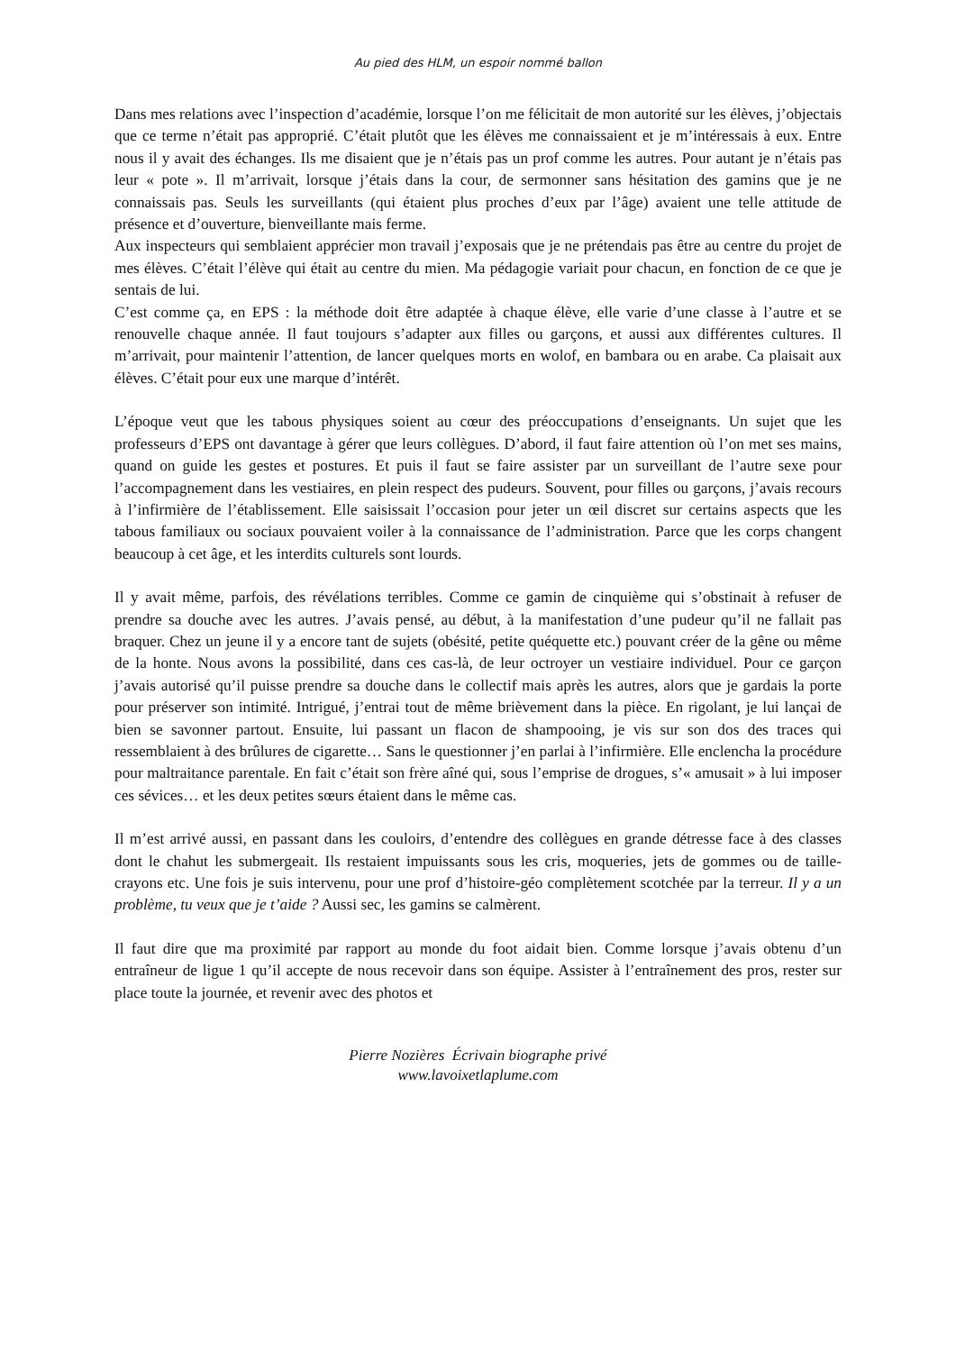Au pied des HLM, un espoir nommé ballon
Dans mes relations avec l’inspection d’académie, lorsque l’on me félicitait de mon autorité sur les élèves, j’objectais que ce terme n’était pas approprié. C’était plutôt que les élèves me connaissaient et je m’intéressais à eux. Entre nous il y avait des échanges. Ils me disaient que je n’étais pas un prof comme les autres. Pour autant je n’étais pas leur « pote ». Il m’arrivait, lorsque j’étais dans la cour, de sermonner sans hésitation des gamins que je ne connaissais pas. Seuls les surveillants (qui étaient plus proches d’eux par l’âge) avaient une telle attitude de présence et d’ouverture, bienveillante mais ferme.
Aux inspecteurs qui semblaient apprécier mon travail j’exposais que je ne prétendais pas être au centre du projet de mes élèves. C’était l’élève qui était au centre du mien. Ma pédagogie variait pour chacun, en fonction de ce que je sentais de lui.
C’est comme ça, en EPS : la méthode doit être adaptée à chaque élève, elle varie d’une classe à l’autre et se renouvelle chaque année. Il faut toujours s’adapter aux filles ou garçons, et aussi aux différentes cultures. Il m’arrivait, pour maintenir l’attention, de lancer quelques morts en wolof, en bambara ou en arabe. Ca plaisait aux élèves. C’était pour eux une marque d’intérêt.
L’époque veut que les tabous physiques soient au cœur des préoccupations d’enseignants. Un sujet que les professeurs d’EPS ont davantage à gérer que leurs collègues. D’abord, il faut faire attention où l’on met ses mains, quand on guide les gestes et postures. Et puis il faut se faire assister par un surveillant de l’autre sexe pour l’accompagnement dans les vestiaires, en plein respect des pudeurs. Souvent, pour filles ou garçons, j’avais recours à l’infirmière de l’établissement. Elle saisissait l’occasion pour jeter un œil discret sur certains aspects que les tabous familiaux ou sociaux pouvaient voiler à la connaissance de l’administration. Parce que les corps changent beaucoup à cet âge, et les interdits culturels sont lourds.
Il y avait même, parfois, des révélations terribles. Comme ce gamin de cinquième qui s’obstinait à refuser de prendre sa douche avec les autres. J’avais pensé, au début, à la manifestation d’une pudeur qu’il ne fallait pas braquer. Chez un jeune il y a encore tant de sujets (obésité, petite quéquette etc.) pouvant créer de la gêne ou même de la honte. Nous avons la possibilité, dans ces cas-là, de leur octroyer un vestiaire individuel. Pour ce garçon j’avais autorisé qu’il puisse prendre sa douche dans le collectif mais après les autres, alors que je gardais la porte pour préserver son intimité. Intrigué, j’entrai tout de même brièvement dans la pièce. En rigolant, je lui lançai de bien se savonner partout. Ensuite, lui passant un flacon de shampooing, je vis sur son dos des traces qui ressemblaient à des brûlures de cigarette… Sans le questionner j’en parlai à l’infirmière. Elle enclencha la procédure pour maltraitance parentale. En fait c’était son frère aîné qui, sous l’emprise de drogues, s’« amusait » à lui imposer ces sévices… et les deux petites sœurs étaient dans le même cas.
Il m’est arrivé aussi, en passant dans les couloirs, d’entendre des collègues en grande détresse face à des classes dont le chahut les submergeait. Ils restaient impuissants sous les cris, moqueries, jets de gommes ou de taille-crayons etc. Une fois je suis intervenu, pour une prof d’histoire-géo complètement scotchée par la terreur. Il y a un problème, tu veux que je t’aide ? Aussi sec, les gamins se calmèrent.
Il faut dire que ma proximité par rapport au monde du foot aidait bien. Comme lorsque j’avais obtenu d’un entraîneur de ligue 1 qu’il accepte de nous recevoir dans son équipe. Assister à l’entraînement des pros, rester sur place toute la journée, et revenir avec des photos et
Pierre Nozières Écrivain biographe privé
www.lavoixetlaplume.com